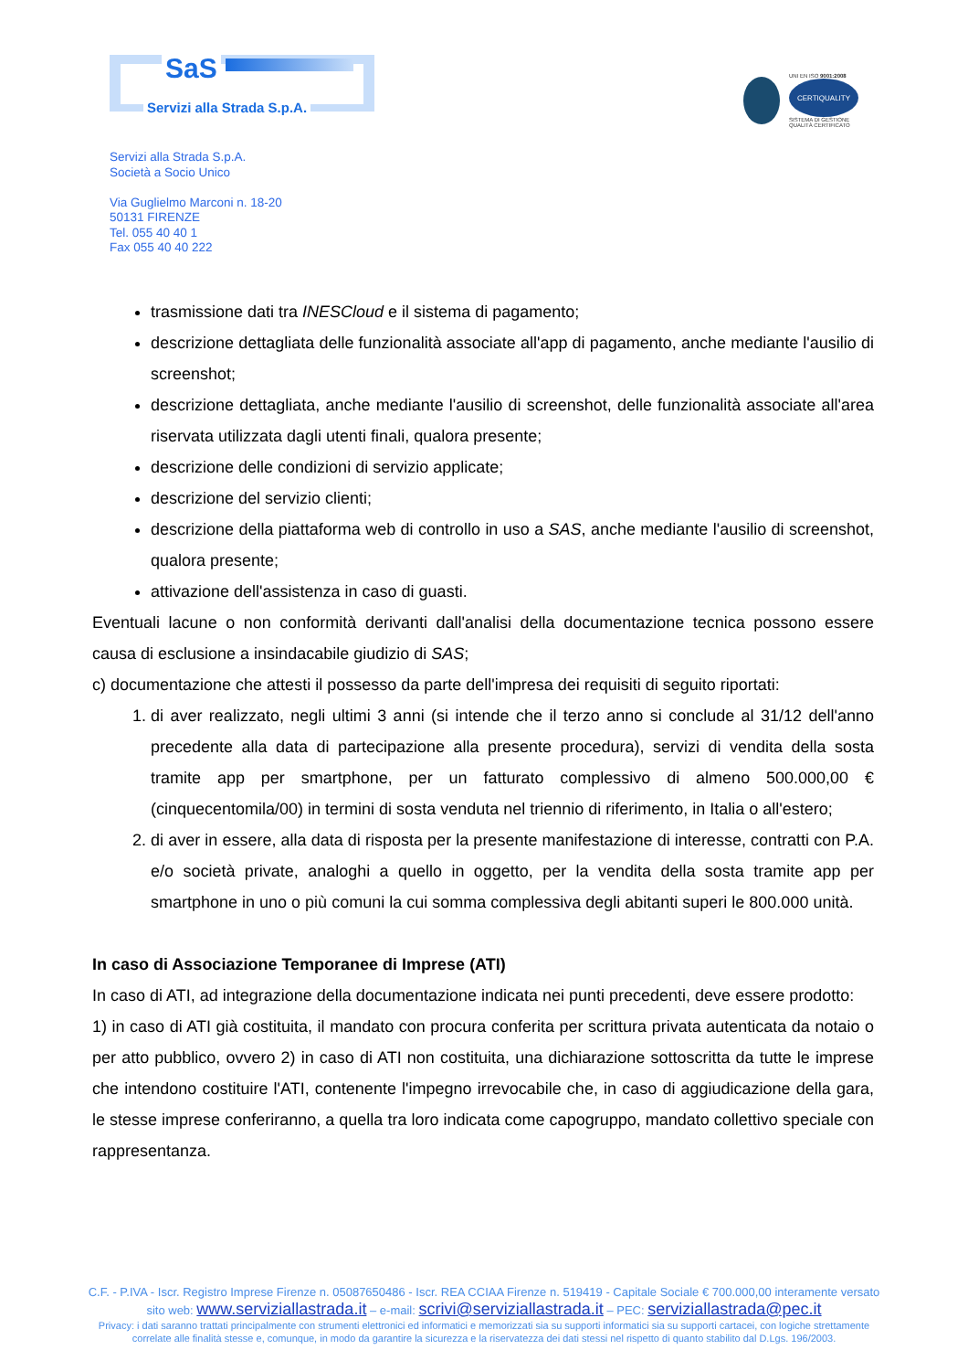SaS
Servizi alla Strada S.p.A.
UNI EN ISO 9001:2008
CERTIQUALITY
SISTEMA DI GESTIONE
QUALITÀ CERTIFICATO
Servizi alla Strada S.p.A.
Società a Socio Unico
Via Guglielmo Marconi n. 18-20
50131 FIRENZE
Tel. 055 40 40 1
Fax 055 40 40 222
trasmissione dati tra INESCloud e il sistema di pagamento;
descrizione dettagliata delle funzionalità associate all'app di pagamento, anche mediante l'ausilio di screenshot;
descrizione dettagliata, anche mediante l'ausilio di screenshot, delle funzionalità associate all'area riservata utilizzata dagli utenti finali, qualora presente;
descrizione delle condizioni di servizio applicate;
descrizione del servizio clienti;
descrizione della piattaforma web di controllo in uso a SAS, anche mediante l'ausilio di screenshot, qualora presente;
attivazione dell'assistenza in caso di guasti.
Eventuali lacune o non conformità derivanti dall'analisi della documentazione tecnica possono essere causa di esclusione a insindacabile giudizio di SAS;
c) documentazione che attesti il possesso da parte dell'impresa dei requisiti di seguito riportati:
1. di aver realizzato, negli ultimi 3 anni (si intende che il terzo anno si conclude al 31/12 dell'anno precedente alla data di partecipazione alla presente procedura), servizi di vendita della sosta tramite app per smartphone, per un fatturato complessivo di almeno 500.000,00 € (cinquecentomila/00) in termini di sosta venduta nel triennio di riferimento, in Italia o all'estero;
2. di aver in essere, alla data di risposta per la presente manifestazione di interesse, contratti con P.A. e/o società private, analoghi a quello in oggetto, per la vendita della sosta tramite app per smartphone in uno o più comuni la cui somma complessiva degli abitanti superi le 800.000 unità.
In caso di Associazione Temporanee di Imprese (ATI)
In caso di ATI, ad integrazione della documentazione indicata nei punti precedenti, deve essere prodotto:
1) in caso di ATI già costituita, il mandato con procura conferita per scrittura privata autenticata da notaio o per atto pubblico, ovvero 2) in caso di ATI non costituita, una dichiarazione sottoscritta da tutte le imprese che intendono costituire l'ATI, contenente l'impegno irrevocabile che, in caso di aggiudicazione della gara, le stesse imprese conferiranno, a quella tra loro indicata come capogruppo, mandato collettivo speciale con rappresentanza.
C.F. - P.IVA - Iscr. Registro Imprese Firenze n. 05087650486 - Iscr. REA CCIAA Firenze n. 519419 - Capitale Sociale € 700.000,00 interamente versato
sito web: www.serviziallastrada.it – e-mail: scrivi@serviziallastrada.it – PEC: serviziallastrada@pec.it
Privacy: i dati saranno trattati principalmente con strumenti elettronici ed informatici e memorizzati sia su supporti informatici sia su supporti cartacei, con logiche strettamente
correlate alle finalità stesse e, comunque, in modo da garantire la sicurezza e la riservatezza dei dati stessi nel rispetto di quanto stabilito dal D.Lgs. 196/2003.